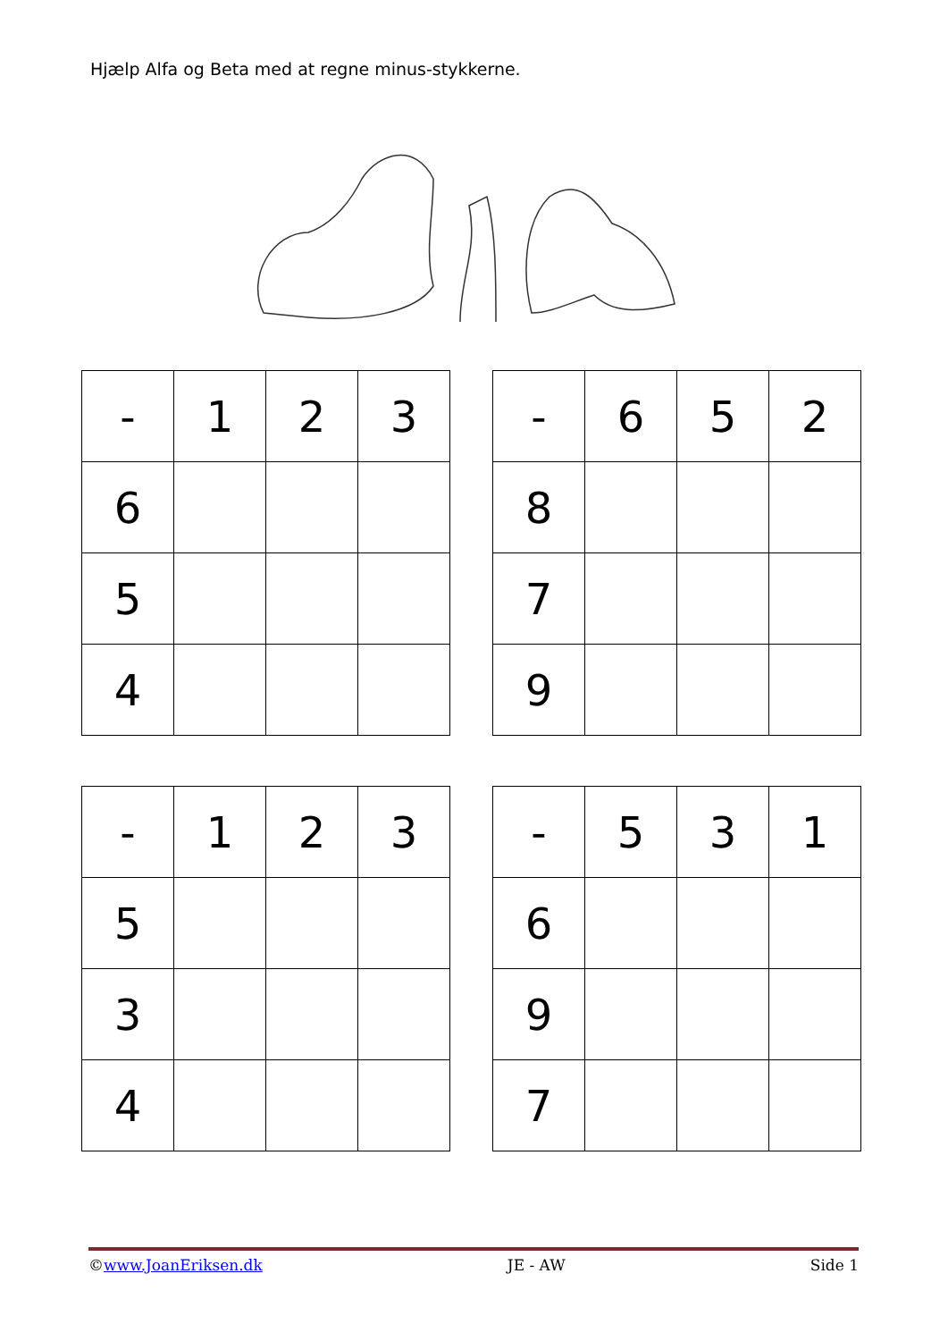Hjælp Alfa og Beta med at regne minus-stykkerne.
| - | 1 | 2 | 3 |
| 6 | | | |
| 5 | | | |
| 4 | | | |
| - | 6 | 5 | 2 |
| 8 | | | |
| 7 | | | |
| 9 | | | |
| - | 1 | 2 | 3 |
| 5 | | | |
| 3 | | | |
| 4 | | | |
| - | 5 | 3 | 1 |
| 6 | | | |
| 9 | | | |
| 7 | | | |
©www.JoanEriksen.dk JE - AW Side 1